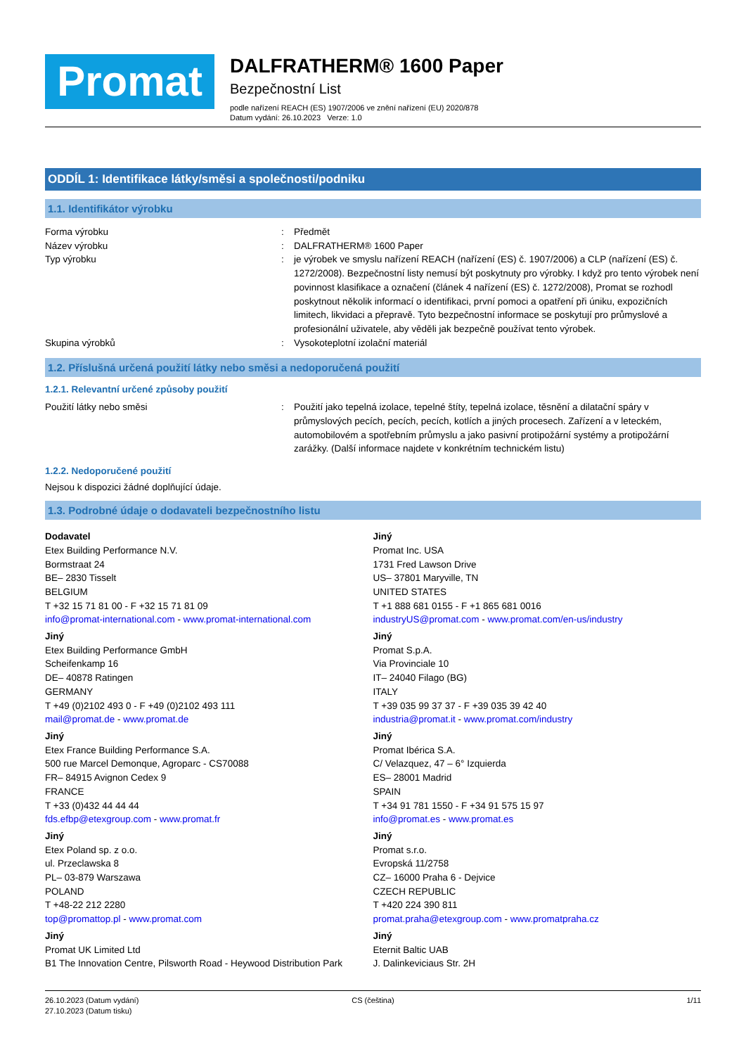Promat
DALFRATHERM® 1600 Paper
Bezpečnostní List
podle nařízení REACH (ES) 1907/2006 ve znění nařízení (EU) 2020/878
Datum vydání: 26.10.2023 Verze: 1.0
ODDÍL 1: Identifikace látky/směsi a společnosti/podniku
1.1. Identifikátor výrobku
Forma výrobku : Předmět
Název výrobku : DALFRATHERM® 1600 Paper
Typ výrobku : je výrobek ve smyslu nařízení REACH (nařízení (ES) č. 1907/2006) a CLP (nařízení (ES) č. 1272/2008). Bezpečnostní listy nemusí být poskytnuty pro výrobky. I když pro tento výrobek není povinnost klasifikace a označení (článek 4 nařízení (ES) č. 1272/2008), Promat se rozhodl poskytnout několik informací o identifikaci, první pomoci a opatření při úniku, expozičních limitech, likvidaci a přepravě. Tyto bezpečnostní informace se poskytují pro průmyslové a profesionální uživatele, aby věděli jak bezpečně používat tento výrobek.
Skupina výrobků : Vysokoteplotní izolační materiál
1.2. Příslušná určená použití látky nebo směsi a nedoporučená použití
1.2.1. Relevantní určené způsoby použití
Použití látky nebo směsi : Použití jako tepelná izolace, tepelné štíty, tepelná izolace, těsnění a dilatační spáry v průmyslových pecích, pecích, pecích, kotlích a jiných procesech. Zařízení a v leteckém, automobilovém a spotřebním průmyslu a jako pasivní protipožární systémy a protipožární zarážky. (Další informace najdete v konkrétním technickém listu)
1.2.2. Nedoporučené použití
Nejsou k dispozici žádné doplňující údaje.
1.3. Podrobné údaje o dodavateli bezpečnostního listu
Dodavatel
Etex Building Performance N.V.
Bormstraat 24
BE– 2830 Tisselt
BELGIUM
T +32 15 71 81 00 - F +32 15 71 81 09
info@promat-international.com - www.promat-international.com
Jiný
Etex Building Performance GmbH
Scheifenkamp 16
DE– 40878 Ratingen
GERMANY
T +49 (0)2102 493 0 - F +49 (0)2102 493 111
mail@promat.de - www.promat.de
Jiný
Etex France Building Performance S.A.
500 rue Marcel Demonque, Agroparc - CS70088
FR– 84915 Avignon Cedex 9
FRANCE
T +33 (0)432 44 44 44
fds.efbp@etexgroup.com - www.promat.fr
Jiný
Etex Poland sp. z o.o.
ul. Przeclawska 8
PL– 03-879 Warszawa
POLAND
T +48-22 212 2280
top@promattop.pl - www.promat.com
Jiný
Promat UK Limited Ltd
B1 The Innovation Centre, Pilsworth Road - Heywood Distribution Park
Jiný
Promat Inc. USA
1731 Fred Lawson Drive
US– 37801 Maryville, TN
UNITED STATES
T +1 888 681 0155 - F +1 865 681 0016
industryUS@promat.com - www.promat.com/en-us/industry
Jiný
Promat S.p.A.
Via Provinciale 10
IT– 24040 Filago (BG)
ITALY
T +39 035 99 37 37 - F +39 035 39 42 40
industria@promat.it - www.promat.com/industry
Jiný
Promat Ibérica S.A.
C/ Velazquez, 47 – 6° Izquierda
ES– 28001 Madrid
SPAIN
T +34 91 781 1550 - F +34 91 575 15 97
info@promat.es - www.promat.es
Jiný
Promat s.r.o.
Evropská 11/2758
CZ– 16000 Praha 6 - Dejvice
CZECH REPUBLIC
T +420 224 390 811
promat.praha@etexgroup.com - www.promatpraha.cz
Jiný
Eternit Baltic UAB
J. Dalinkeviciaus Str. 2H
26.10.2023 (Datum vydání)
27.10.2023 (Datum tisku)
CS (čeština) 1/11